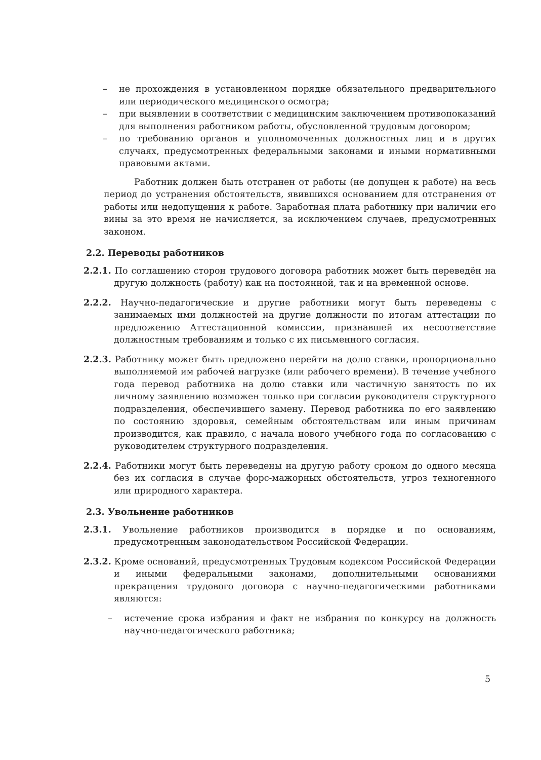– не прохождения в установленном порядке обязательного предварительного или периодического медицинского осмотра;
– при выявлении в соответствии с медицинским заключением противопоказаний для выполнения работником работы, обусловленной трудовым договором;
– по требованию органов и уполномоченных должностных лиц и в других случаях, предусмотренных федеральными законами и иными нормативными правовыми актами.
Работник должен быть отстранен от работы (не допущен к работе) на весь период до устранения обстоятельств, явившихся основанием для отстранения от работы или недопущения к работе. Заработная плата работнику при наличии его вины за это время не начисляется, за исключением случаев, предусмотренных законом.
2.2. Переводы работников
2.2.1. По соглашению сторон трудового договора работник может быть переведён на другую должность (работу) как на постоянной, так и на временной основе.
2.2.2. Научно-педагогические и другие работники могут быть переведены с занимаемых ими должностей на другие должности по итогам аттестации по предложению Аттестационной комиссии, признавшей их несоответствие должностным требованиям и только с их письменного согласия.
2.2.3. Работнику может быть предложено перейти на долю ставки, пропорционально выполняемой им рабочей нагрузке (или рабочего времени). В течение учебного года перевод работника на долю ставки или частичную занятость по их личному заявлению возможен только при согласии руководителя структурного подразделения, обеспечившего замену. Перевод работника по его заявлению по состоянию здоровья, семейным обстоятельствам или иным причинам производится, как правило, с начала нового учебного года по согласованию с руководителем структурного подразделения.
2.2.4. Работники могут быть переведены на другую работу сроком до одного месяца без их согласия в случае форс-мажорных обстоятельств, угроз техногенного или природного характера.
2.3. Увольнение работников
2.3.1. Увольнение работников производится в порядке и по основаниям, предусмотренным законодательством Российской Федерации.
2.3.2. Кроме оснований, предусмотренных Трудовым кодексом Российской Федерации и иными федеральными законами, дополнительными основаниями прекращения трудового договора с научно-педагогическими работниками являются:
– истечение срока избрания и факт не избрания по конкурсу на должность научно-педагогического работника;
5